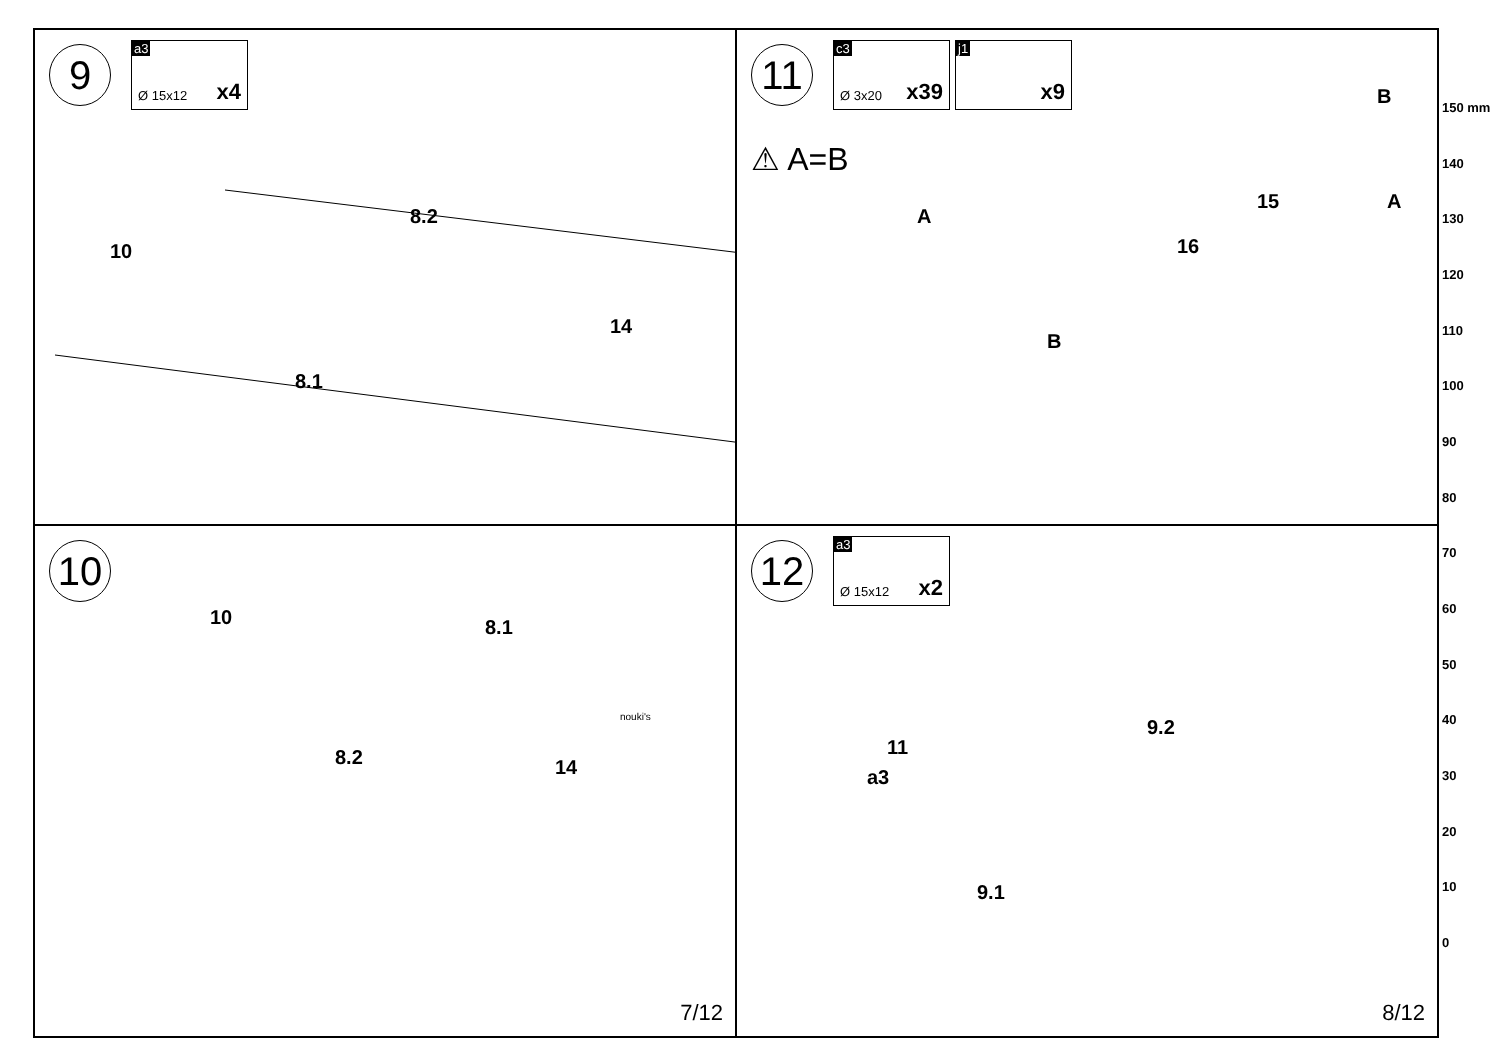9
a3
Ø 15x12 x4
10
8.2
14
8.1
11
c3
Ø 3x20 x39
j1
x9
⚠ A=B
A
15
B
A
16
B
10
10 8.1
8.2 14
nouki's
7/12
12
a3
Ø 15x12 x2
a3
11
9.2
9.1
8/12
150 mm
140
130
120
110
100
90
80
70
60
50
40
30
20
10
0